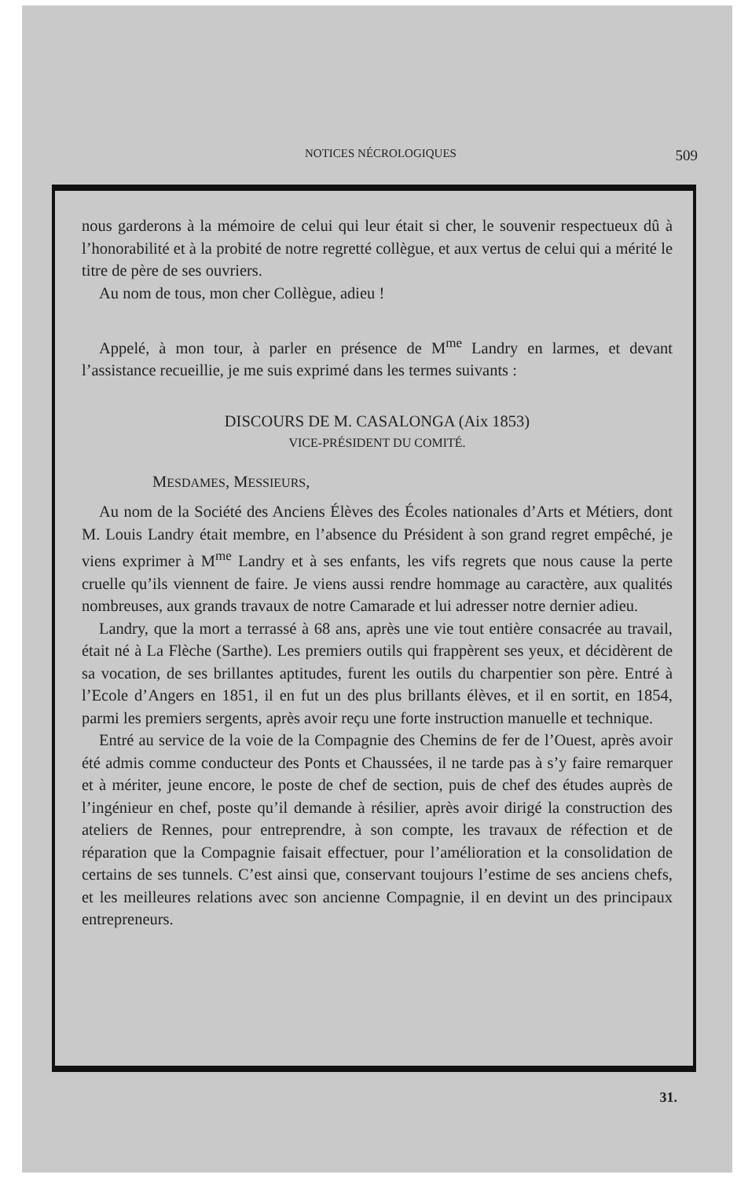NOTICES NÉCROLOGIQUES 509
nous garderons à la mémoire de celui qui leur était si cher, le souvenir respectueux dû à l’honorabilité et à la probité de notre regretté collègue, et aux vertus de celui qui a mérité le titre de père de ses ouvriers.
Au nom de tous, mon cher Collègue, adieu !
Appelé, à mon tour, à parler en présence de M<sup>me</sup> Landry en larmes, et devant l’assistance recueillie, je me suis exprimé dans les termes suivants :
DISCOURS DE M. CASALONGA (Aix 1853)
VICE-PRÉSIDENT DU COMITÉ.
MESDAMES, MESSIEURS,
Au nom de la Société des Anciens Élèves des Écoles nationales d’Arts et Métiers, dont M. Louis Landry était membre, en l’absence du Président à son grand regret empêché, je viens exprimer à M<sup>me</sup> Landry et à ses enfants, les vifs regrets que nous cause la perte cruelle qu’ils viennent de faire. Je viens aussi rendre hommage au caractère, aux qualités nombreuses, aux grands travaux de notre Camarade et lui adresser notre dernier adieu.
Landry, que la mort a terrassé à 68 ans, après une vie tout entière consacrée au travail, était né à La Flèche (Sarthe). Les premiers outils qui frappèrent ses yeux, et décidèrent de sa vocation, de ses brillantes aptitudes, furent les outils du charpentier son père. Entré à l’Ecole d’Angers en 1851, il en fut un des plus brillants élèves, et il en sortit, en 1854, parmi les premiers sergents, après avoir reçu une forte instruction manuelle et technique.
Entré au service de la voie de la Compagnie des Chemins de fer de l’Ouest, après avoir été admis comme conducteur des Ponts et Chaussées, il ne tarde pas à s’y faire remarquer et à mériter, jeune encore, le poste de chef de section, puis de chef des études auprès de l’ingénieur en chef, poste qu’il demande à résilier, après avoir dirigé la construction des ateliers de Rennes, pour entreprendre, à son compte, les travaux de réfection et de réparation que la Compagnie faisait effectuer, pour l’amélioration et la consolidation de certains de ses tunnels. C’est ainsi que, conservant toujours l’estime de ses anciens chefs, et les meilleures relations avec son ancienne Compagnie, il en devint un des principaux entrepreneurs.
31.